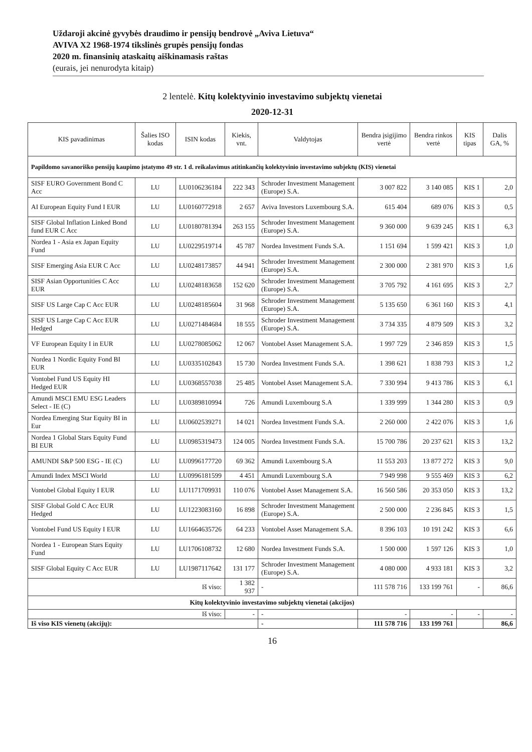Uždaroji akcinė gyvybės draudimo ir pensijų bendrovė „Aviva Lietuva“
AVIVA X2 1968-1974 tikslinės grupės pensijų fondas
2020 m. finansinių ataskaitų aiškinamasis raštas
(eurais, jei nenurodyta kitaip)
2 lentelė. Kitų kolektyvinio investavimo subjektų vienetai
2020-12-31
| KIS pavadinimas | Šalies ISO kodas | ISIN kodas | Kiekis, vnt. | Valdytojas | Bendra įsigijimo vertė | Bendra rinkos vertė | KIS tipas | Dalis GA, % |
| --- | --- | --- | --- | --- | --- | --- | --- | --- |
| Papildomo savanoriško pensijų kaupimo įstatymo 49 str. 1 d. reikalavimus atitinkančių kolektyvinio investavimo subjektų (KIS) vienetai | | | | | | | | |
| SISF EURO Government Bond C Acc | LU | LU0106236184 | 222 343 | Schroder Investment Management (Europe) S.A. | 3 007 822 | 3 140 085 | KIS 1 | 2,0 |
| AI European Equity Fund I EUR | LU | LU0160772918 | 2 657 | Aviva Investors Luxembourg S.A. | 615 404 | 689 076 | KIS 3 | 0,5 |
| SISF Global Inflation Linked Bond fund EUR C Acc | LU | LU0180781394 | 263 155 | Schroder Investment Management (Europe) S.A. | 9 360 000 | 9 639 245 | KIS 1 | 6,3 |
| Nordea 1 - Asia ex Japan Equity Fund | LU | LU0229519714 | 45 787 | Nordea Investment Funds S.A. | 1 151 694 | 1 599 421 | KIS 3 | 1,0 |
| SISF Emerging Asia EUR C Acc | LU | LU0248173857 | 44 941 | Schroder Investment Management (Europe) S.A. | 2 300 000 | 2 381 970 | KIS 3 | 1,6 |
| SISF Asian Opportunities C Acc EUR | LU | LU0248183658 | 152 620 | Schroder Investment Management (Europe) S.A. | 3 705 792 | 4 161 695 | KIS 3 | 2,7 |
| SISF US Large Cap C Acc EUR | LU | LU0248185604 | 31 968 | Schroder Investment Management (Europe) S.A. | 5 135 650 | 6 361 160 | KIS 3 | 4,1 |
| SISF US Large Cap C Acc EUR Hedged | LU | LU0271484684 | 18 555 | Schroder Investment Management (Europe) S.A. | 3 734 335 | 4 879 509 | KIS 3 | 3,2 |
| VF European Equity I in EUR | LU | LU0278085062 | 12 067 | Vontobel Asset Management S.A. | 1 997 729 | 2 346 859 | KIS 3 | 1,5 |
| Nordea 1 Nordic Equity Fond BI EUR | LU | LU0335102843 | 15 730 | Nordea Investment Funds S.A. | 1 398 621 | 1 838 793 | KIS 3 | 1,2 |
| Vontobel Fund US Equity HI Hedged EUR | LU | LU0368557038 | 25 485 | Vontobel Asset Management S.A. | 7 330 994 | 9 413 786 | KIS 3 | 6,1 |
| Amundi MSCI EMU ESG Leaders Select - IE (C) | LU | LU0389810994 | 726 | Amundi Luxembourg S.A | 1 339 999 | 1 344 280 | KIS 3 | 0,9 |
| Nordea Emerging Star Equity BI in Eur | LU | LU0602539271 | 14 021 | Nordea Investment Funds S.A. | 2 260 000 | 2 422 076 | KIS 3 | 1,6 |
| Nordea 1 Global Stars Equity Fund BI EUR | LU | LU0985319473 | 124 005 | Nordea Investment Funds S.A. | 15 700 786 | 20 237 621 | KIS 3 | 13,2 |
| AMUNDI S&P 500 ESG - IE (C) | LU | LU0996177720 | 69 362 | Amundi Luxembourg S.A | 11 553 203 | 13 877 272 | KIS 3 | 9,0 |
| Amundi Index MSCI World | LU | LU0996181599 | 4 451 | Amundi Luxembourg S.A | 7 949 998 | 9 555 469 | KIS 3 | 6,2 |
| Vontobel Global Equity I EUR | LU | LU1171709931 | 110 076 | Vontobel Asset Management S.A. | 16 560 586 | 20 353 050 | KIS 3 | 13,2 |
| SISF Global Gold C Acc EUR Hedged | LU | LU1223083160 | 16 898 | Schroder Investment Management (Europe) S.A. | 2 500 000 | 2 236 845 | KIS 3 | 1,5 |
| Vontobel Fund US Equity I EUR | LU | LU1664635726 | 64 233 | Vontobel Asset Management S.A. | 8 396 103 | 10 191 242 | KIS 3 | 6,6 |
| Nordea 1 - European Stars Equity Fund | LU | LU1706108732 | 12 680 | Nordea Investment Funds S.A. | 1 500 000 | 1 597 126 | KIS 3 | 1,0 |
| SISF Global Equity C Acc EUR | LU | LU1987117642 | 131 177 | Schroder Investment Management (Europe) S.A. | 4 080 000 | 4 933 181 | KIS 3 | 3,2 |
| Iš viso: | | | 1 382 937 | - | 111 578 716 | 133 199 761 | - | 86,6 |
| Kitų kolektyvinio investavimo subjektų vienetai (akcijos) | | | | | | | | |
| Iš viso: | | | - | - | - | - | - | - |
| Iš viso KIS vienetų (akcijų): | | | | - | 111 578 716 | 133 199 761 | | 86,6 |
16